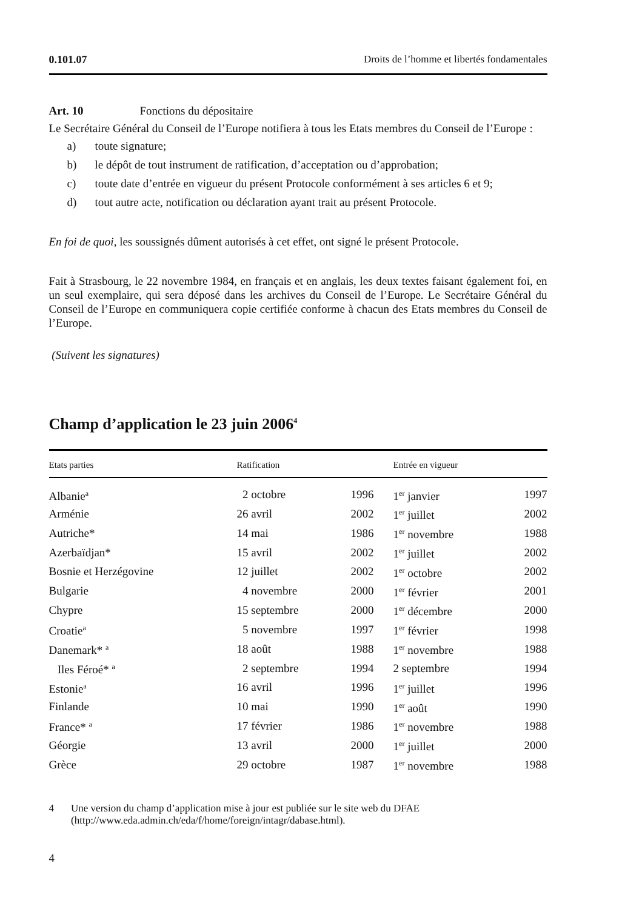0.101.07 Droits de l’homme et libertés fondamentales
Art. 10 Fonctions du dépositaire
Le Secrétaire Général du Conseil de l’Europe notifiera à tous les Etats membres du Conseil de l’Europe :
a) toute signature;
b) le dépôt de tout instrument de ratification, d’acceptation ou d’approbation;
c) toute date d’entrée en vigueur du présent Protocole conformément à ses articles 6 et 9;
d) tout autre acte, notification ou déclaration ayant trait au présent Protocole.
En foi de quoi, les soussignés dûment autorisés à cet effet, ont signé le présent Protocole.
Fait à Strasbourg, le 22 novembre 1984, en français et en anglais, les deux textes faisant également foi, en un seul exemplaire, qui sera déposé dans les archives du Conseil de l’Europe. Le Secrétaire Général du Conseil de l’Europe en communiquera copie certifiée conforme à chacun des Etats membres du Conseil de l’Europe.
(Suivent les signatures)
Champ d’application le 23 juin 2006<sup>4</sup>
| Etats parties | Ratification | | Entrée en vigueur | |
| --- | --- | --- | --- | --- |
| Albanie<sup>a</sup> | 2 octobre | 1996 | 1<sup>er</sup> janvier | 1997 |
| Arménie | 26 avril | 2002 | 1<sup>er</sup> juillet | 2002 |
| Autriche* | 14 mai | 1986 | 1<sup>er</sup> novembre | 1988 |
| Azerbaïdjan* | 15 avril | 2002 | 1<sup>er</sup> juillet | 2002 |
| Bosnie et Herzégovine | 12 juillet | 2002 | 1<sup>er</sup> octobre | 2002 |
| Bulgarie | 4 novembre | 2000 | 1<sup>er</sup> février | 2001 |
| Chypre | 15 septembre | 2000 | 1<sup>er</sup> décembre | 2000 |
| Croatie<sup>a</sup> | 5 novembre | 1997 | 1<sup>er</sup> février | 1998 |
| Danemark* <sup>a</sup> | 18 août | 1988 | 1<sup>er</sup> novembre | 1988 |
| Iles Féroé* <sup>a</sup> | 2 septembre | 1994 | 2 septembre | 1994 |
| Estonie<sup>a</sup> | 16 avril | 1996 | 1<sup>er</sup> juillet | 1996 |
| Finlande | 10 mai | 1990 | 1<sup>er</sup> août | 1990 |
| France* <sup>a</sup> | 17 février | 1986 | 1<sup>er</sup> novembre | 1988 |
| Géorgie | 13 avril | 2000 | 1<sup>er</sup> juillet | 2000 |
| Grèce | 29 octobre | 1987 | 1<sup>er</sup> novembre | 1988 |
4 Une version du champ d’application mise à jour est publiée sur le site web du DFAE (http://www.eda.admin.ch/eda/f/home/foreign/intagr/dabase.html).
4